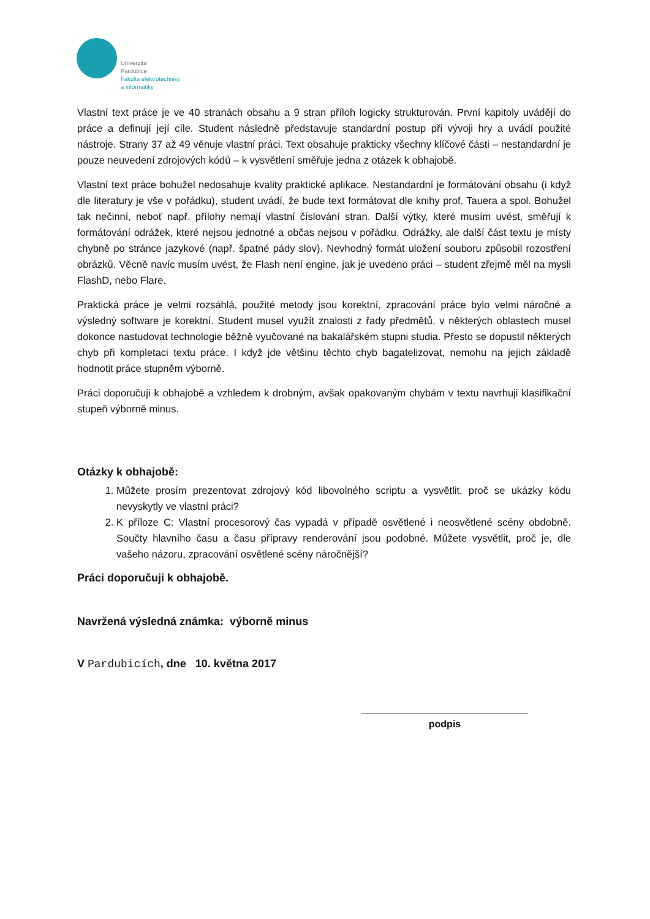Univerzita
Pardubice
Fakulta elektrotechniky
a informatiky
Vlastní text práce je ve 40 stranách obsahu a 9 stran příloh logicky strukturován. První kapitoly uvádějí do práce a definují její cíle. Student následně představuje standardní postup při vývoji hry a uvádí použité nástroje. Strany 37 až 49 věnuje vlastní práci. Text obsahuje prakticky všechny klíčové části – nestandardní je pouze neuvedení zdrojových kódů – k vysvětlení směřuje jedna z otázek k obhajobě.
Vlastní text práce bohužel nedosahuje kvality praktické aplikace. Nestandardní je formátování obsahu (i když dle literatury je vše v pořádku), student uvádí, že bude text formátovat dle knihy prof. Tauera a spol. Bohužel tak nečinní, neboť např. přílohy nemají vlastní číslování stran. Další výtky, které musím uvést, směřují k formátování odrážek, které nejsou jednotné a občas nejsou v pořádku. Odrážky, ale další část textu je místy chybně po stránce jazykové (např. špatné pády slov). Nevhodný formát uložení souboru způsobil rozostření obrázků. Věcně navíc musím uvést, že Flash není engine, jak je uvedeno práci – student zřejmě měl na mysli FlashD, nebo Flare.
Praktická práce je velmi rozsáhlá, použité metody jsou korektní, zpracování práce bylo velmi náročné a výsledný software je korektní. Student musel využít znalosti z řady předmětů, v některých oblastech musel dokonce nastudovat technologie běžně vyučované na bakalářském stupni studia. Přesto se dopustil některých chyb při kompletaci textu práce. I když jde většinu těchto chyb bagatelizovat, nemohu na jejich základě hodnotit práce stupněm výborně.
Práci doporučuji k obhajobě a vzhledem k drobným, avšak opakovaným chybám v textu navrhuji klasifikační stupeň výborně minus.
Otázky k obhajobě:
1. Můžete prosím prezentovat zdrojový kód libovolného scriptu a vysvětlit, proč se ukázky kódu nevyskytly ve vlastní práci?
2. K příloze C: Vlastní procesorový čas vypadá v případě osvětlené i neosvětlené scény obdobně. Součty hlavního času a času přípravy renderování jsou podobné. Můžete vysvětlit, proč je, dle vašeho názoru, zpracování osvětlené scény náročnější?
Práci doporučuji k obhajobě.
Navržená výsledná známka: výborně minus
V Pardubicích, dne 10. května 2017
podpis